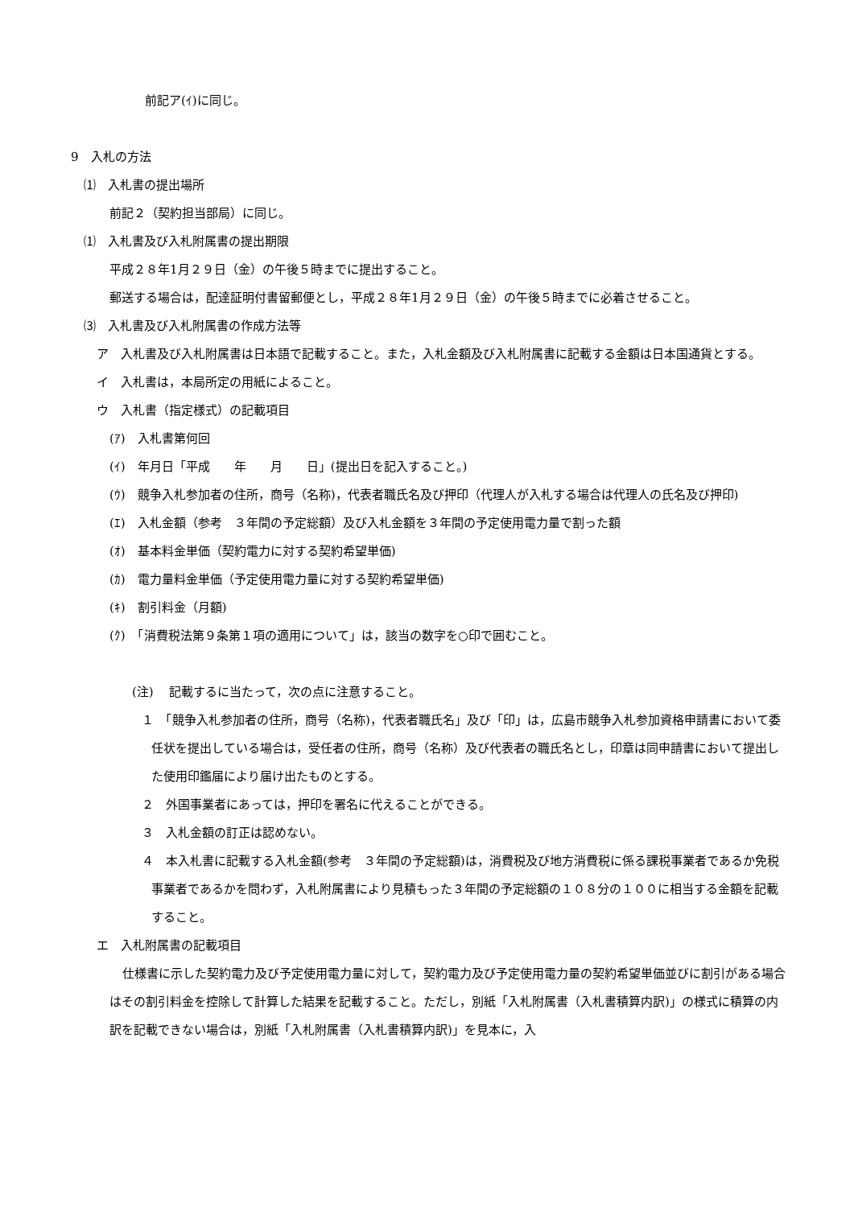前記ア(ｲ)に同じ。
9　入札の方法
⑴　入札書の提出場所
前記２（契約担当部局）に同じ。
⑴　入札書及び入札附属書の提出期限
平成２８年1月２９日（金）の午後５時までに提出すること。
郵送する場合は，配達証明付書留郵便とし，平成２８年1月２９日（金）の午後５時までに必着させること。
⑶　入札書及び入札附属書の作成方法等
ア　入札書及び入札附属書は日本語で記載すること。また，入札金額及び入札附属書に記載する金額は日本国通貨とする。
イ　入札書は，本局所定の用紙によること。
ウ　入札書（指定様式）の記載項目
(ｱ)　入札書第何回
(ｲ)　年月日「平成　　年　　月　　日」(提出日を記入すること。)
(ｳ)　競争入札参加者の住所，商号（名称)，代表者職氏名及び押印（代理人が入札する場合は代理人の氏名及び押印)
(ｴ)　入札金額（参考　３年間の予定総額）及び入札金額を３年間の予定使用電力量で割った額
(ｵ)　基本料金単価（契約電力に対する契約希望単価)
(ｶ)　電力量料金単価（予定使用電力量に対する契約希望単価)
(ｷ)　割引料金（月額)
(ｸ)　「消費税法第９条第１項の適用について」は，該当の数字を○印で囲むこと。
(注)　 記載するに当たって，次の点に注意すること。
１　「競争入札参加者の住所，商号（名称)，代表者職氏名」及び「印」は，広島市競争入札参加資格申請書において委任状を提出している場合は，受任者の住所，商号（名称）及び代表者の職氏名とし，印章は同申請書において提出した使用印鑑届により届け出たものとする。
２　外国事業者にあっては，押印を署名に代えることができる。
３　入札金額の訂正は認めない。
４　本入札書に記載する入札金額(参考　３年間の予定総額)は，消費税及び地方消費税に係る課税事業者であるか免税事業者であるかを問わず，入札附属書により見積もった３年間の予定総額の１０８分の１００に相当する金額を記載すること。
エ　入札附属書の記載項目
仕様書に示した契約電力及び予定使用電力量に対して，契約電力及び予定使用電力量の契約希望単価並びに割引がある場合はその割引料金を控除して計算した結果を記載すること。ただし，別紙「入札附属書（入札書積算内訳)」の様式に積算の内訳を記載できない場合は，別紙「入札附属書（入札書積算内訳)」を見本に，入